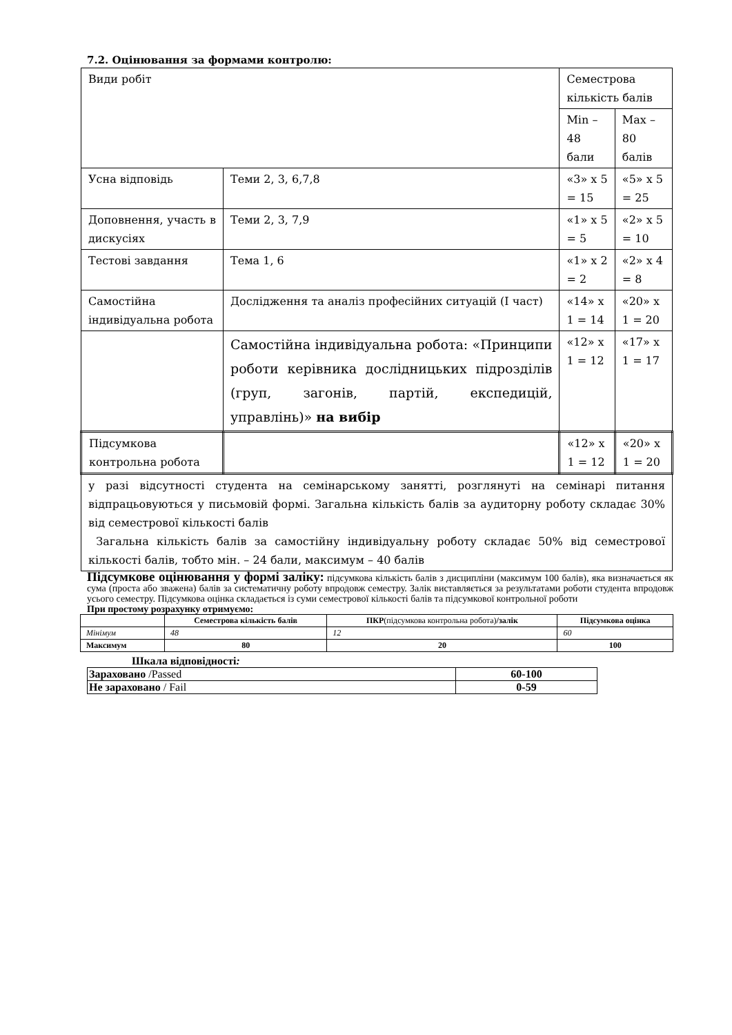7.2. Оцінювання за формами контролю:
| Види робіт | | Семестрова кількість балів | |
| | | Min – 48 бали | Max – 80 балів |
| Усна відповідь | Теми 2, 3, 6,7,8 | «3» х 5 = 15 | «5» х 5 = 25 |
| Доповнення, участь в дискусіях | Теми 2, 3, 7,9 | «1» х 5 = 5 | «2» х 5 = 10 |
| Тестові завдання | Тема 1, 6 | «1» х 2 = 2 | «2» х 4 = 8 |
| Самостійна індивідуальна робота | Дослідження та аналіз професійних ситуацій (І част) | «14» х 1 = 14 | «20» х 1 = 20 |
| | Самостійна індивідуальна робота: «Принципи роботи керівника дослідницьких підрозділів (груп, загонів, партій, експедицій, управлінь)» на вибір | «12» х 1 = 12 | «17» х 1 = 17 |
| Підсумкова контрольна робота | | «12» х 1 = 12 | «20» х 1 = 20 |
| у разі відсутності студента на семінарському занятті, розглянуті на семінарі питання відпрацьовуються у письмовій формі. Загальна кількість балів за аудиторну роботу складає 30% від семестрової кількості балів Загальна кількість балів за самостійну індивідуальну роботу складає 50% від семестрової кількості балів, тобто мін. – 24 бали, максимум – 40 балів | | | |
Підсумкове оцінювання у формі заліку: підсумкова кількість балів з дисципліни (максимум 100 балів), яка визначається як сума (проста або зважена) балів за систематичну роботу впродовж семестру. Залік виставляється за результатами роботи студента впродовж усього семестру. Підсумкова оцінка складається із суми семестрової кількості балів та підсумкової контрольної роботи
При простому розрахунку отримуємо:
| | Семестрова кількість балів | ПКР (підсумкова контрольна робота) /залік | Підсумкова оцінка |
| Мінімум | 48 | 12 | 60 |
| Максимум | 80 | 20 | 100 |
Шкала відповідності:
| Зараховано /Passed | 60-100 |
| Не зараховано / Fail | 0-59 |